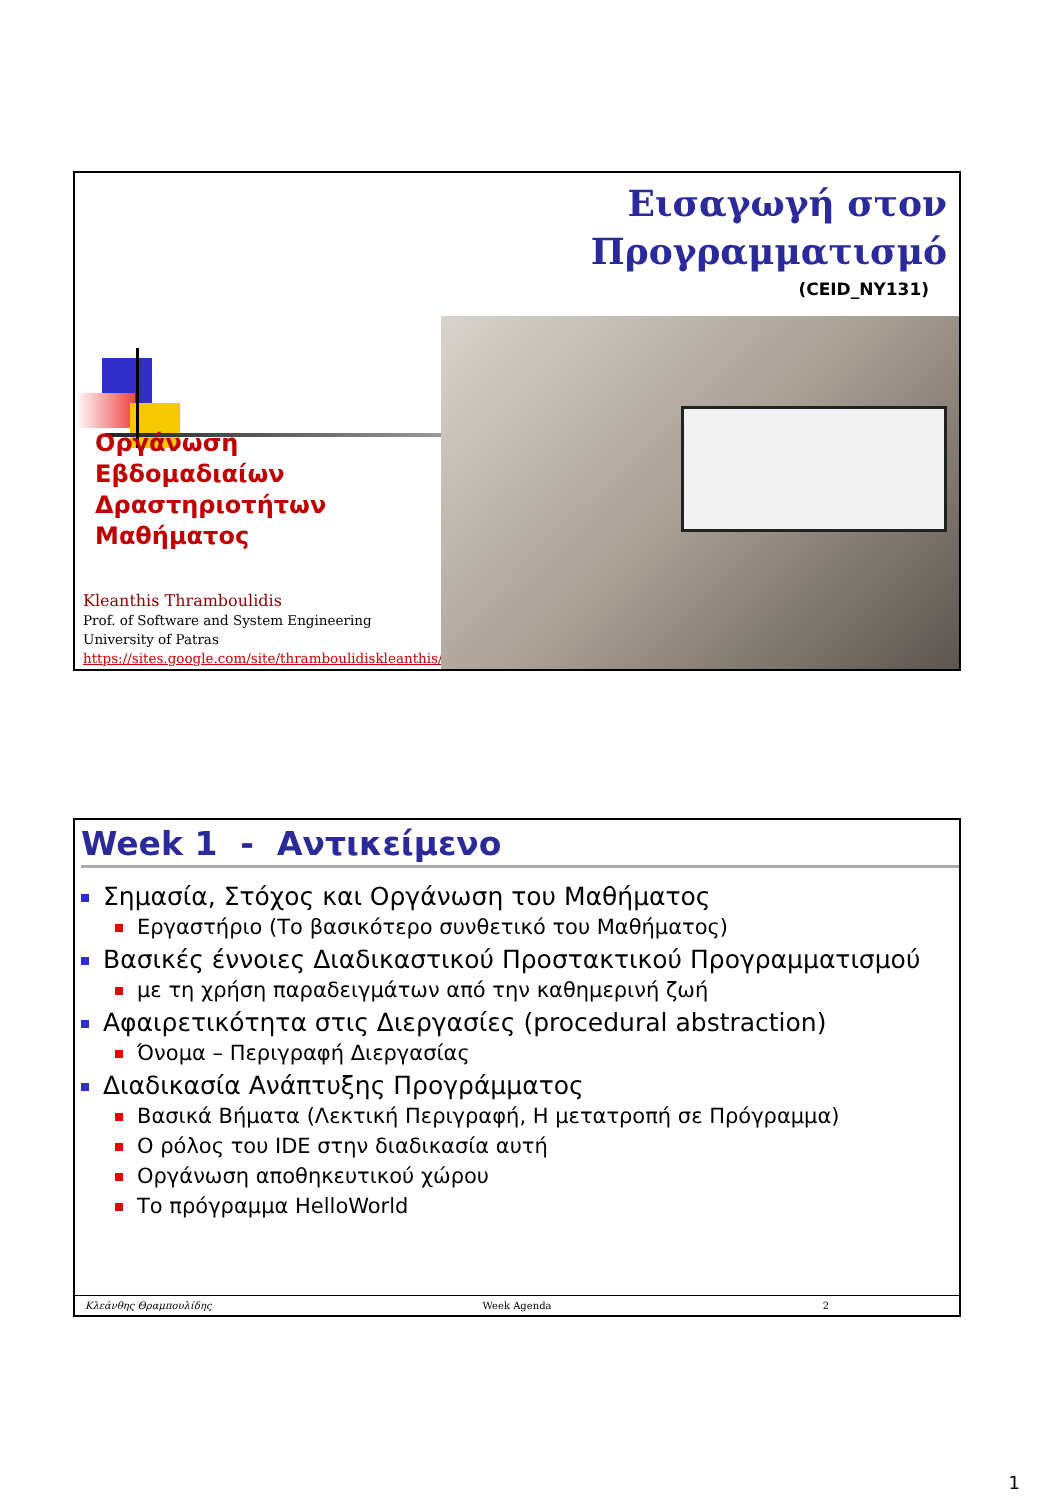Εισαγωγή στον
Προγραμματισμό
(CEID_NY131)
Οργάνωση
Εβδομαδιαίων
Δραστηριοτήτων
Μαθήματος
Kleanthis Thramboulidis
Prof. of Software and System Engineering
University of Patras
https://sites.google.com/site/thramboulidiskleanthis/
Week 1 - Αντικείμενο
Σημασία, Στόχος και Οργάνωση του Μαθήματος
Εργαστήριο (Το βασικότερο συνθετικό του Μαθήματος)
Βασικές έννοιες Διαδικαστικού Προστακτικού Προγραμματισμού
με τη χρήση παραδειγμάτων από την καθημερινή ζωή
Αφαιρετικότητα στις Διεργασίες (procedural abstraction)
Όνομα – Περιγραφή Διεργασίας
Διαδικασία Ανάπτυξης Προγράμματος
Βασικά Βήματα (Λεκτική Περιγραφή, Η μετατροπή σε Πρόγραμμα)
Ο ρόλος του IDE στην διαδικασία αυτή
Οργάνωση αποθηκευτικού χώρου
Το πρόγραμμα HelloWorld
Κλεάνθης Θραμπουλίδης Week Agenda 2
1